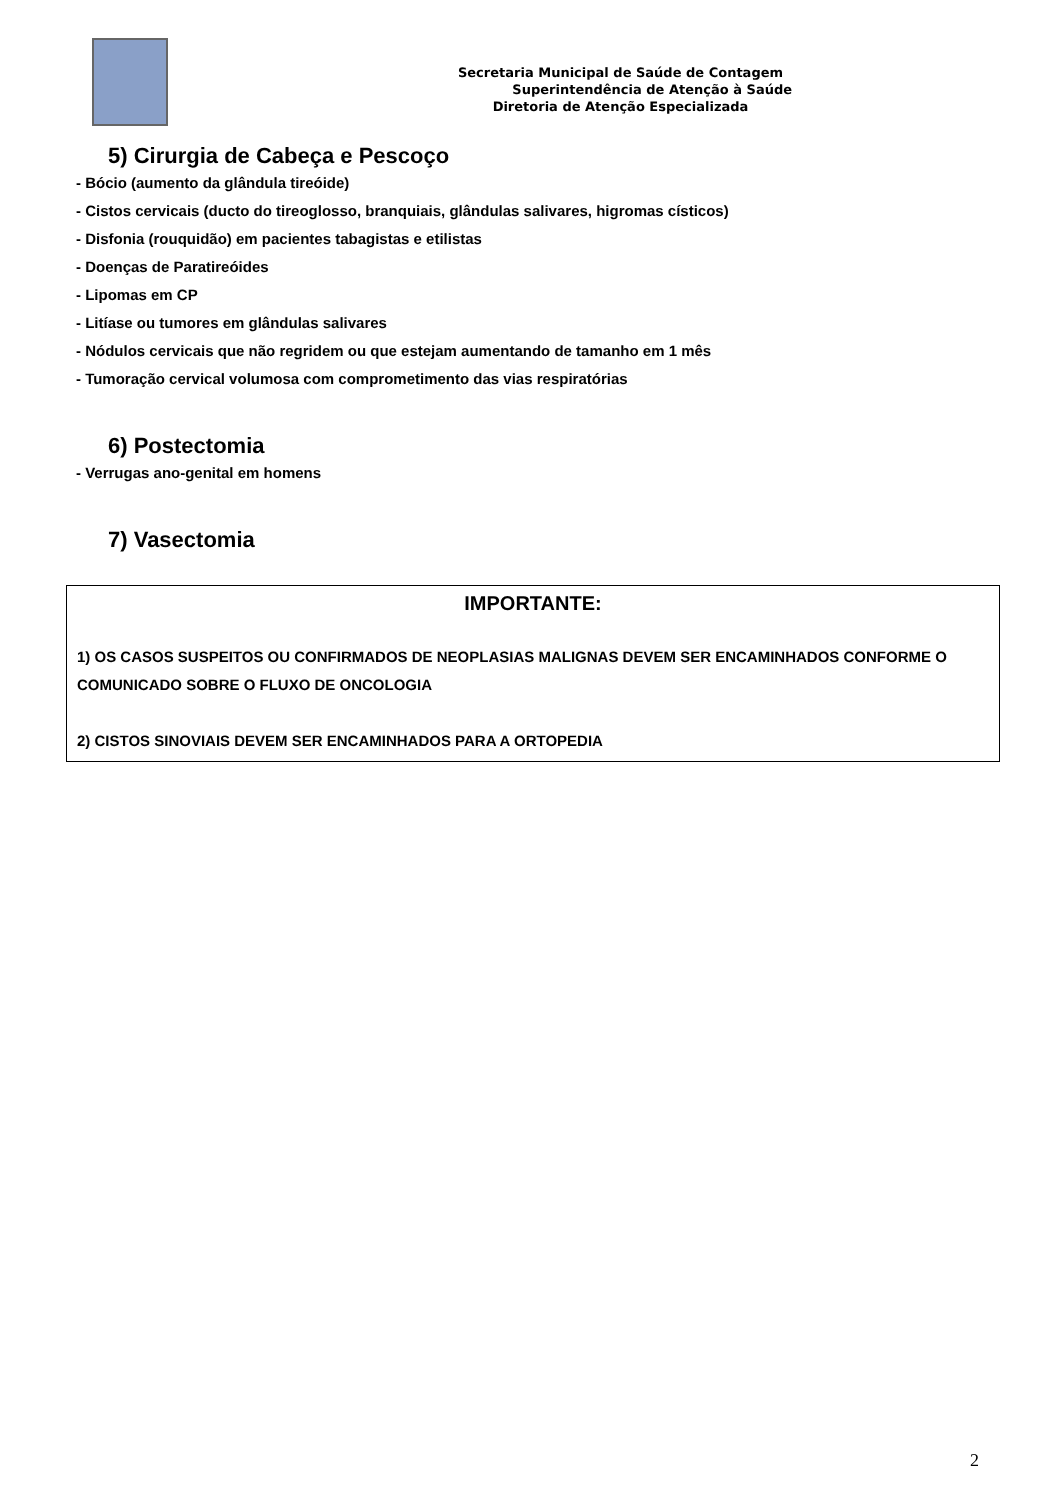Secretaria Municipal de Saúde de Contagem
Superintendência de Atenção à Saúde
Diretoria de Atenção Especializada
5) Cirurgia de Cabeça e Pescoço
- Bócio (aumento da glândula tireóide)
- Cistos cervicais (ducto do tireoglosso, branquiais, glândulas salivares, higromas císticos)
- Disfonia (rouquidão) em pacientes tabagistas e etilistas
- Doenças de Paratireóides
- Lipomas em CP
- Litíase ou tumores em glândulas salivares
- Nódulos cervicais que não regridem ou que estejam aumentando de tamanho em 1 mês
- Tumoração cervical volumosa com comprometimento das vias respiratórias
6) Postectomia
- Verrugas ano-genital em homens
7) Vasectomia
IMPORTANTE:
1) OS CASOS SUSPEITOS OU CONFIRMADOS DE NEOPLASIAS MALIGNAS DEVEM SER ENCAMINHADOS CONFORME O COMUNICADO SOBRE O FLUXO DE ONCOLOGIA
2) CISTOS SINOVIAIS DEVEM SER ENCAMINHADOS PARA A ORTOPEDIA
2